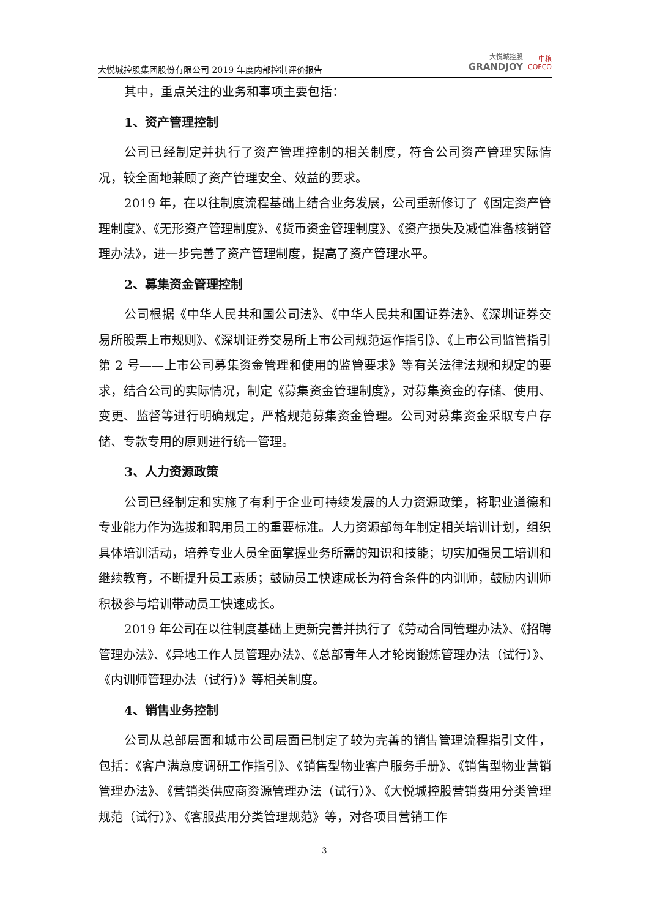大悦城控股集团股份有限公司 2019 年度内部控制评价报告 大悦城控股
GRANDJOY 中粮
COFCO
其中，重点关注的业务和事项主要包括：
1、资产管理控制
公司已经制定并执行了资产管理控制的相关制度，符合公司资产管理实际情况，较全面地兼顾了资产管理安全、效益的要求。
2019 年，在以往制度流程基础上结合业务发展，公司重新修订了《固定资产管理制度》、《无形资产管理制度》、《货币资金管理制度》、《资产损失及减值准备核销管理办法》，进一步完善了资产管理制度，提高了资产管理水平。
2、募集资金管理控制
公司根据《中华人民共和国公司法》、《中华人民共和国证券法》、《深圳证券交易所股票上市规则》、《深圳证券交易所上市公司规范运作指引》、《上市公司监管指引第 2 号——上市公司募集资金管理和使用的监管要求》等有关法律法规和规定的要求，结合公司的实际情况，制定《募集资金管理制度》，对募集资金的存储、使用、变更、监督等进行明确规定，严格规范募集资金管理。公司对募集资金采取专户存储、专款专用的原则进行统一管理。
3、人力资源政策
公司已经制定和实施了有利于企业可持续发展的人力资源政策，将职业道德和专业能力作为选拔和聘用员工的重要标准。人力资源部每年制定相关培训计划，组织具体培训活动，培养专业人员全面掌握业务所需的知识和技能；切实加强员工培训和继续教育，不断提升员工素质；鼓励员工快速成长为符合条件的内训师，鼓励内训师积极参与培训带动员工快速成长。
2019 年公司在以往制度基础上更新完善并执行了《劳动合同管理办法》、《招聘管理办法》、《异地工作人员管理办法》、《总部青年人才轮岗锻炼管理办法（试行）》、《内训师管理办法（试行）》等相关制度。
4、销售业务控制
公司从总部层面和城市公司层面已制定了较为完善的销售管理流程指引文件，包括：《客户满意度调研工作指引》、《销售型物业客户服务手册》、《销售型物业营销管理办法》、《营销类供应商资源管理办法（试行）》、《大悦城控股营销费用分类管理规范（试行）》、《客服费用分类管理规范》等，对各项目营销工作
3